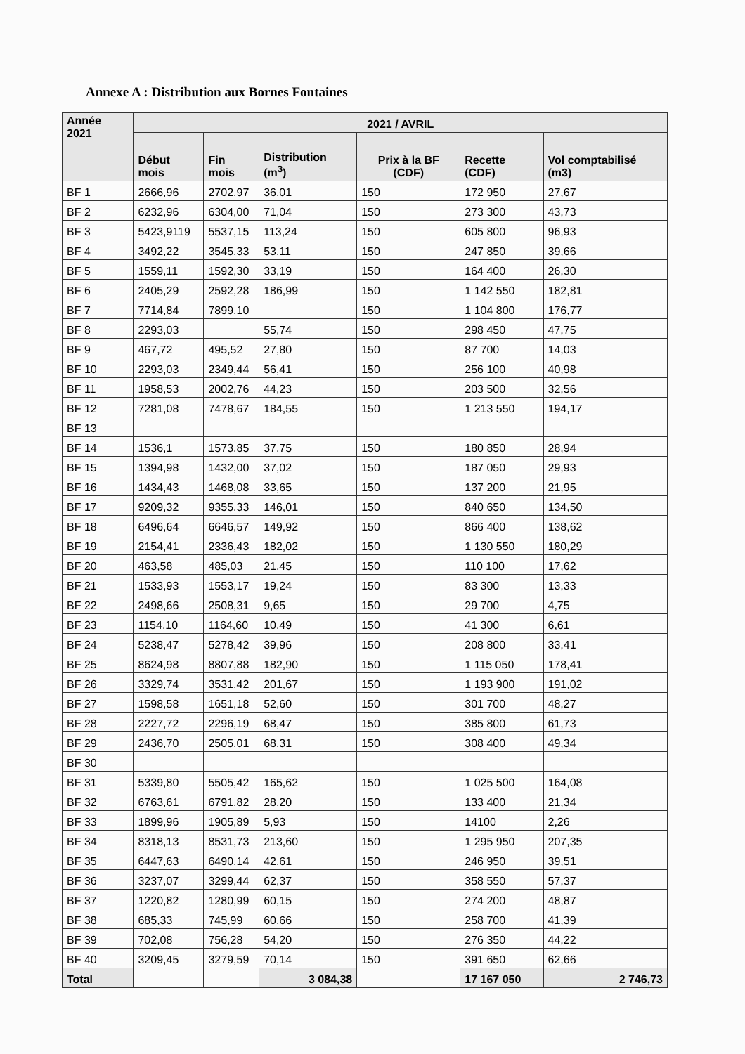Annexe A : Distribution aux Bornes Fontaines
| Année 2021 | 2021 / AVRIL | | | | | |
| --- | --- | --- | --- | --- | --- | --- |
| | Début mois | Fin mois | Distribution (m<sup>3</sup>) | Prix à la BF (CDF) | Recette (CDF) | Vol comptabilisé (m3) |
| BF 1 | 2666,96 | 2702,97 | 36,01 | 150 | 172 950 | 27,67 |
| BF 2 | 6232,96 | 6304,00 | 71,04 | 150 | 273 300 | 43,73 |
| BF 3 | 5423,9119 | 5537,15 | 113,24 | 150 | 605 800 | 96,93 |
| BF 4 | 3492,22 | 3545,33 | 53,11 | 150 | 247 850 | 39,66 |
| BF 5 | 1559,11 | 1592,30 | 33,19 | 150 | 164 400 | 26,30 |
| BF 6 | 2405,29 | 2592,28 | 186,99 | 150 | 1 142 550 | 182,81 |
| BF 7 | 7714,84 | 7899,10 | | 150 | 1 104 800 | 176,77 |
| BF 8 | 2293,03 | | 55,74 | 150 | 298 450 | 47,75 |
| BF 9 | 467,72 | 495,52 | 27,80 | 150 | 87 700 | 14,03 |
| BF 10 | 2293,03 | 2349,44 | 56,41 | 150 | 256 100 | 40,98 |
| BF 11 | 1958,53 | 2002,76 | 44,23 | 150 | 203 500 | 32,56 |
| BF 12 | 7281,08 | 7478,67 | 184,55 | 150 | 1 213 550 | 194,17 |
| BF 13 | | | | | | |
| BF 14 | 1536,1 | 1573,85 | 37,75 | 150 | 180 850 | 28,94 |
| BF 15 | 1394,98 | 1432,00 | 37,02 | 150 | 187 050 | 29,93 |
| BF 16 | 1434,43 | 1468,08 | 33,65 | 150 | 137 200 | 21,95 |
| BF 17 | 9209,32 | 9355,33 | 146,01 | 150 | 840 650 | 134,50 |
| BF 18 | 6496,64 | 6646,57 | 149,92 | 150 | 866 400 | 138,62 |
| BF 19 | 2154,41 | 2336,43 | 182,02 | 150 | 1 130 550 | 180,29 |
| BF 20 | 463,58 | 485,03 | 21,45 | 150 | 110 100 | 17,62 |
| BF 21 | 1533,93 | 1553,17 | 19,24 | 150 | 83 300 | 13,33 |
| BF 22 | 2498,66 | 2508,31 | 9,65 | 150 | 29 700 | 4,75 |
| BF 23 | 1154,10 | 1164,60 | 10,49 | 150 | 41 300 | 6,61 |
| BF 24 | 5238,47 | 5278,42 | 39,96 | 150 | 208 800 | 33,41 |
| BF 25 | 8624,98 | 8807,88 | 182,90 | 150 | 1 115 050 | 178,41 |
| BF 26 | 3329,74 | 3531,42 | 201,67 | 150 | 1 193 900 | 191,02 |
| BF 27 | 1598,58 | 1651,18 | 52,60 | 150 | 301 700 | 48,27 |
| BF 28 | 2227,72 | 2296,19 | 68,47 | 150 | 385 800 | 61,73 |
| BF 29 | 2436,70 | 2505,01 | 68,31 | 150 | 308 400 | 49,34 |
| BF 30 | | | | | | |
| BF 31 | 5339,80 | 5505,42 | 165,62 | 150 | 1 025 500 | 164,08 |
| BF 32 | 6763,61 | 6791,82 | 28,20 | 150 | 133 400 | 21,34 |
| BF 33 | 1899,96 | 1905,89 | 5,93 | 150 | 14100 | 2,26 |
| BF 34 | 8318,13 | 8531,73 | 213,60 | 150 | 1 295 950 | 207,35 |
| BF 35 | 6447,63 | 6490,14 | 42,61 | 150 | 246 950 | 39,51 |
| BF 36 | 3237,07 | 3299,44 | 62,37 | 150 | 358 550 | 57,37 |
| BF 37 | 1220,82 | 1280,99 | 60,15 | 150 | 274 200 | 48,87 |
| BF 38 | 685,33 | 745,99 | 60,66 | 150 | 258 700 | 41,39 |
| BF 39 | 702,08 | 756,28 | 54,20 | 150 | 276 350 | 44,22 |
| BF 40 | 3209,45 | 3279,59 | 70,14 | 150 | 391 650 | 62,66 |
| Total | | | 3 084,38 | | 17 167 050 | 2 746,73 |